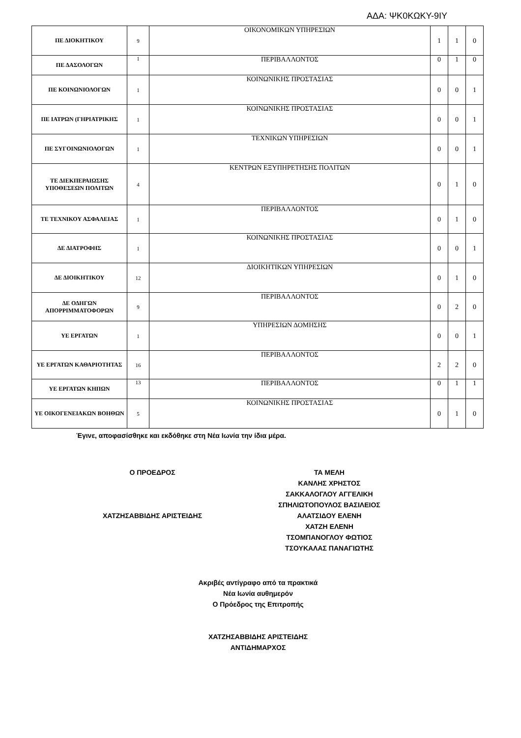ΑΔΑ: ΨΚ0ΚΩΚΥ-9ΙΥ
| ΠΕ ΔΙΟΚΗΤΙΚΟΥ | 9 | ΟΙΚΟΝΟΜΙΚΩΝ ΥΠΗΡΕΣΙΩΝ | 1 | 1 | 0 |
| ΠΕ ΔΑΣΟΛΟΓΩΝ | 1 | ΠΕΡΙΒΑΛΛΟΝΤΟΣ | 0 | 1 | 0 |
| ΠΕ ΚΟΙΝΩΝΙΟΛΟΓΩΝ | 1 | ΚΟΙΝΩΝΙΚΗΣ ΠΡΟΣΤΑΣΙΑΣ | 0 | 0 | 1 |
| ΠΕ ΙΑΤΡΩΝ (ΓΗΡΙΑΤΡΙΚΗΣ | 1 | ΚΟΙΝΩΝΙΚΗΣ ΠΡΟΣΤΑΣΙΑΣ | 0 | 0 | 1 |
| ΠΕ ΣΥΓΟΙΝΩΝΙΟΛΟΓΩΝ | 1 | ΤΕΧΝΙΚΩΝ ΥΠΗΡΕΣΙΩΝ | 0 | 0 | 1 |
| ΤΕ ΔΙΕΚΠΕΡΑΙΩΣΗΣ ΥΠΟΘΕΣΕΩΝ ΠΟΛΙΤΩΝ | 4 | ΚΕΝΤΡΩΝ ΕΞΥΠΗΡΕΤΗΣΗΣ ΠΟΛΙΤΩΝ | 0 | 1 | 0 |
| ΤΕ ΤΕΧΝΙΚΟΥ ΑΣΦΑΛΕΙΑΣ | 1 | ΠΕΡΙΒΑΛΛΟΝΤΟΣ | 0 | 1 | 0 |
| ΔΕ ΔΙΑΤΡΟΦΗΣ | 1 | ΚΟΙΝΩΝΙΚΗΣ ΠΡΟΣΤΑΣΙΑΣ | 0 | 0 | 1 |
| ΔΕ ΔΙΟΙΚΗΤΙΚΟΥ | 12 | ΔΙΟΙΚΗΤΙΚΩΝ ΥΠΗΡΕΣΙΩΝ | 0 | 1 | 0 |
| ΔΕ ΟΔΗΓΩΝ ΑΠΟΡΡΙΜΜΑΤΟΦΟΡΩΝ | 9 | ΠΕΡΙΒΑΛΛΟΝΤΟΣ | 0 | 2 | 0 |
| ΥΕ ΕΡΓΑΤΩΝ | 1 | ΥΠΗΡΕΣΙΩΝ ΔΟΜΗΣΗΣ | 0 | 0 | 1 |
| ΥΕ ΕΡΓΑΤΩΝ ΚΑΘΑΡΙΟΤΗΤΑΣ | 16 | ΠΕΡΙΒΑΛΛΟΝΤΟΣ | 2 | 2 | 0 |
| ΥΕ ΕΡΓΑΤΩΝ ΚΗΠΩΝ | 13 | ΠΕΡΙΒΑΛΛΟΝΤΟΣ | 0 | 1 | 1 |
| ΥΕ ΟΙΚΟΓΕΝΕΙΑΚΩΝ ΒΟΗΘΩΝ | 5 | ΚΟΙΝΩΝΙΚΗΣ ΠΡΟΣΤΑΣΙΑΣ | 0 | 1 | 0 |
Έγινε, αποφασίσθηκε και εκδόθηκε στη Νέα Ιωνία την ίδια μέρα.
Ο ΠΡΟΕΔΡΟΣ
ΧΑΤΖΗΣΑΒΒΙΔΗΣ ΑΡΙΣΤΕΙΔΗΣ
ΤΑ ΜΕΛΗ
ΚΑΝΛΗΣ ΧΡΗΣΤΟΣ
ΣΑΚΚΑΛΟΓΛΟΥ ΑΓΓΕΛΙΚΗ
ΣΠΗΛΙΩΤΟΠΟΥΛΟΣ ΒΑΣΙΛΕΙΟΣ
ΑΛΑΤΣΙΔΟΥ ΕΛΕΝΗ
ΧΑΤΖΗ ΕΛΕΝΗ
ΤΣΟΜΠΑΝΟΓΛΟΥ ΦΩΤΙΟΣ
ΤΣΟΥΚΑΛΑΣ ΠΑΝΑΓΙΩΤΗΣ
Ακριβές αντίγραφο από τα πρακτικά
Νέα Ιωνία αυθημερόν
Ο Πρόεδρος της Επιτροπής
ΧΑΤΖΗΣΑΒΒΙΔΗΣ ΑΡΙΣΤΕΙΔΗΣ
ΑΝΤΙΔΗΜΑΡΧΟΣ